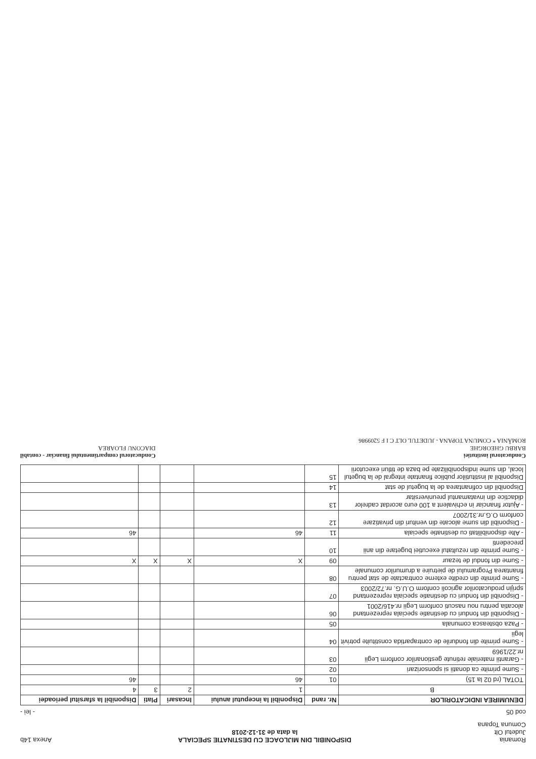Romania
Judetul Olt
Comuna Topana
DISPONIBIL DIN MIJLOACE CU DESTINATIE SPECIALA
la data de 31-12-2018
Anexa 14b
cod 05
- lei -
| DENUMIREA INDICATORILOR | Nr. rand | Disponibil la inceputul anului | Incasari | Plati | Disponibil la sfarsitul perioadei |
| --- | --- | --- | --- | --- | --- |
| B | | 1 | 2 | 3 | 4 |
| TOTAL (rd 02 la 15) | 01 | 46 | | | 46 |
| - Sume primite ca donatii si sponsorizari | 02 | | | | |
| - Garantii materiale retinute gestionarilor conform Legii nr.22/1969 | 03 | | | | |
| - Sume primite din fondurile de contrapartida constituite potrivit legii | 04 | | | | |
| - Paza obsteasca comunala | 05 | | | | |
| - Disponibil din fonduri cu destinatie speciala reprezentand alocatia pentru nou nascuti conform Legii nr.416/2001 | 06 | | | | |
| - Disponibil din fonduri cu destinatie speciala reprezentand sprijin producatorilor agricoli conform O.U.G. nr.72/2003 | 07 | | | | |
| - Sume primite din credite externe contractate de stat pentru finantarea Programului de pietruire a drumurilor comunale | 08 | | | | |
| - Sume din fondul de tezaur | 09 | X | X | X | X |
| - Sume primite din rezultatul executiei bugetare din anii precedenti | 10 | | | | |
| - Alte disponibilitati cu destinatie speciala | 11 | 46 | | | 46 |
| - Disponibil din sume alocate din venituri din privatizare conform O.G.nr.31/2007 | 12 | | | | |
| - Ajutor financiar in echivalent a 100 euro acordat cadrelor didactice din invatamantul preuniversitar | 13 | | | | |
| Disponibil din cofinantarea de la bugetul de stat | 14 | | | | |
| Disponibil al institutiilor publice finantate integral de la bugetul local, din sume indisponibilizate pe baza de titluri executorii | 15 | | | | |
Conducatorul institutiei
BARBU GHEORGHE
ROMÂNIA * COMUNA TOPANA - JUDETUL OLT C I F 5209986
Conducatorul compartimentului financiar - contabil
DIACONU FLOAREA